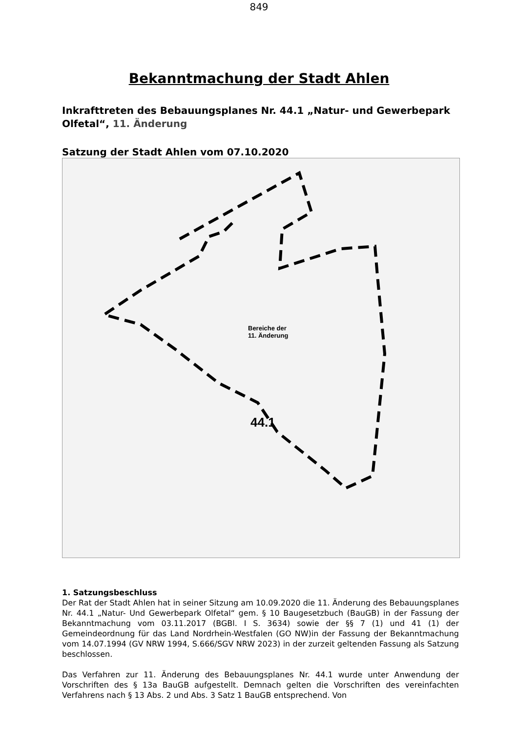849
Bekanntmachung der Stadt Ahlen
Inkrafttreten des Bebauungsplanes Nr. 44.1 „Natur- und Gewerbepark Olfetal“, 11. Änderung
Satzung der Stadt Ahlen vom 07.10.2020
Bereiche der
11. Änderung
44.1
1. Satzungsbeschluss
Der Rat der Stadt Ahlen hat in seiner Sitzung am 10.09.2020 die 11. Änderung des Bebauungsplanes Nr. 44.1 „Natur- Und Gewerbepark Olfetal“ gem. § 10 Baugesetzbuch (BauGB) in der Fassung der Bekanntmachung vom 03.11.2017 (BGBl. I S. 3634) sowie der §§ 7 (1) und 41 (1) der Gemeindeordnung für das Land Nordrhein-Westfalen (GO NW)in der Fassung der Bekanntmachung vom 14.07.1994 (GV NRW 1994, S.666/SGV NRW 2023) in der zurzeit geltenden Fassung als Satzung beschlossen.
Das Verfahren zur 11. Änderung des Bebauungsplanes Nr. 44.1 wurde unter Anwendung der Vorschriften des § 13a BauGB aufgestellt. Demnach gelten die Vorschriften des vereinfachten Verfahrens nach § 13 Abs. 2 und Abs. 3 Satz 1 BauGB entsprechend. Von